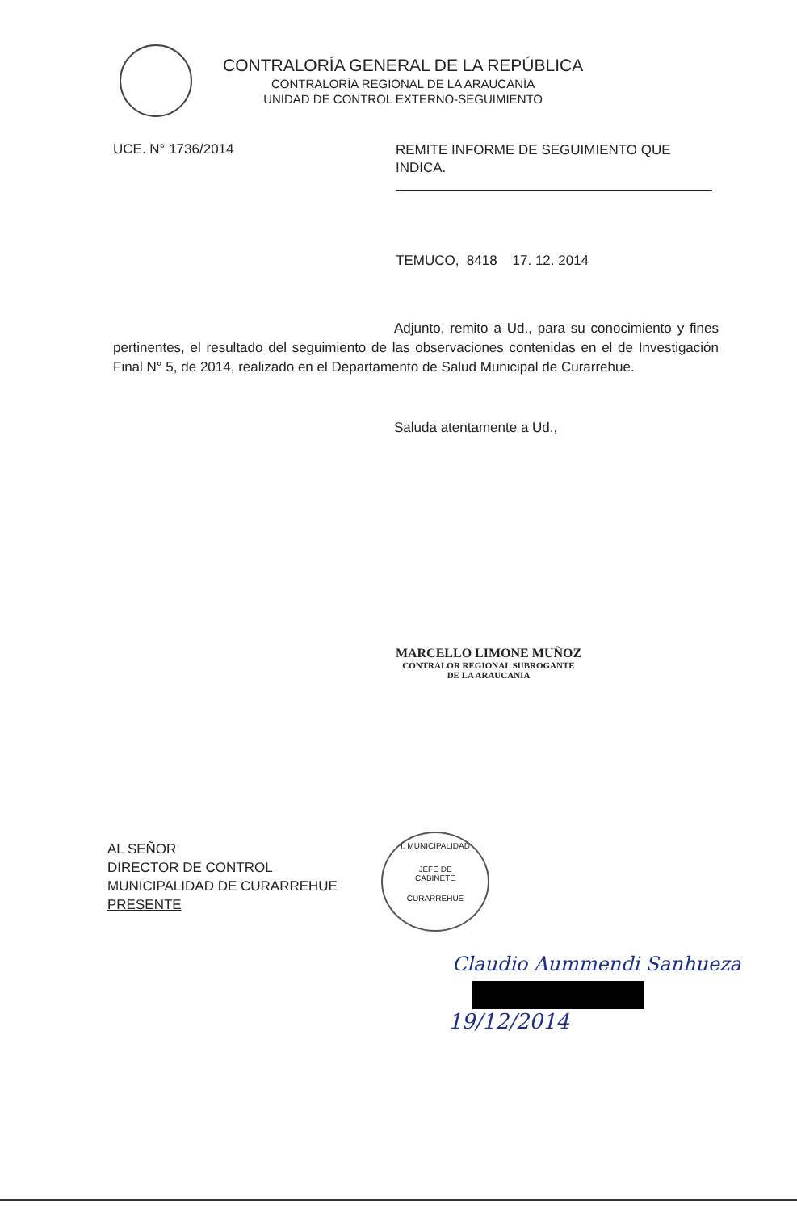CONTRALORÍA GENERAL DE LA REPÚBLICA
CONTRALORÍA REGIONAL DE LA ARAUCANÍA
UNIDAD DE CONTROL EXTERNO-SEGUIMIENTO
UCE. N° 1736/2014
REMITE INFORME DE SEGUIMIENTO QUE INDICA.
TEMUCO, 8418 17. 12. 2014
Adjunto, remito a Ud., para su conocimiento y fines pertinentes, el resultado del seguimiento de las observaciones contenidas en el de Investigación Final N° 5, de 2014, realizado en el Departamento de Salud Municipal de Curarrehue.
Saluda atentamente a Ud.,
MARCELLO LIMONE MUÑOZ
CONTRALOR REGIONAL SUBROGANTE
DE LA ARAUCANIA
AL SEÑOR
DIRECTOR DE CONTROL
MUNICIPALIDAD DE CURARREHUE
PRESENTE
I. MUNICIPALIDAD
JEFE DE
CABINETE
CURARREHUE
Claudio Aummendi Sanhueza
19/12/2014